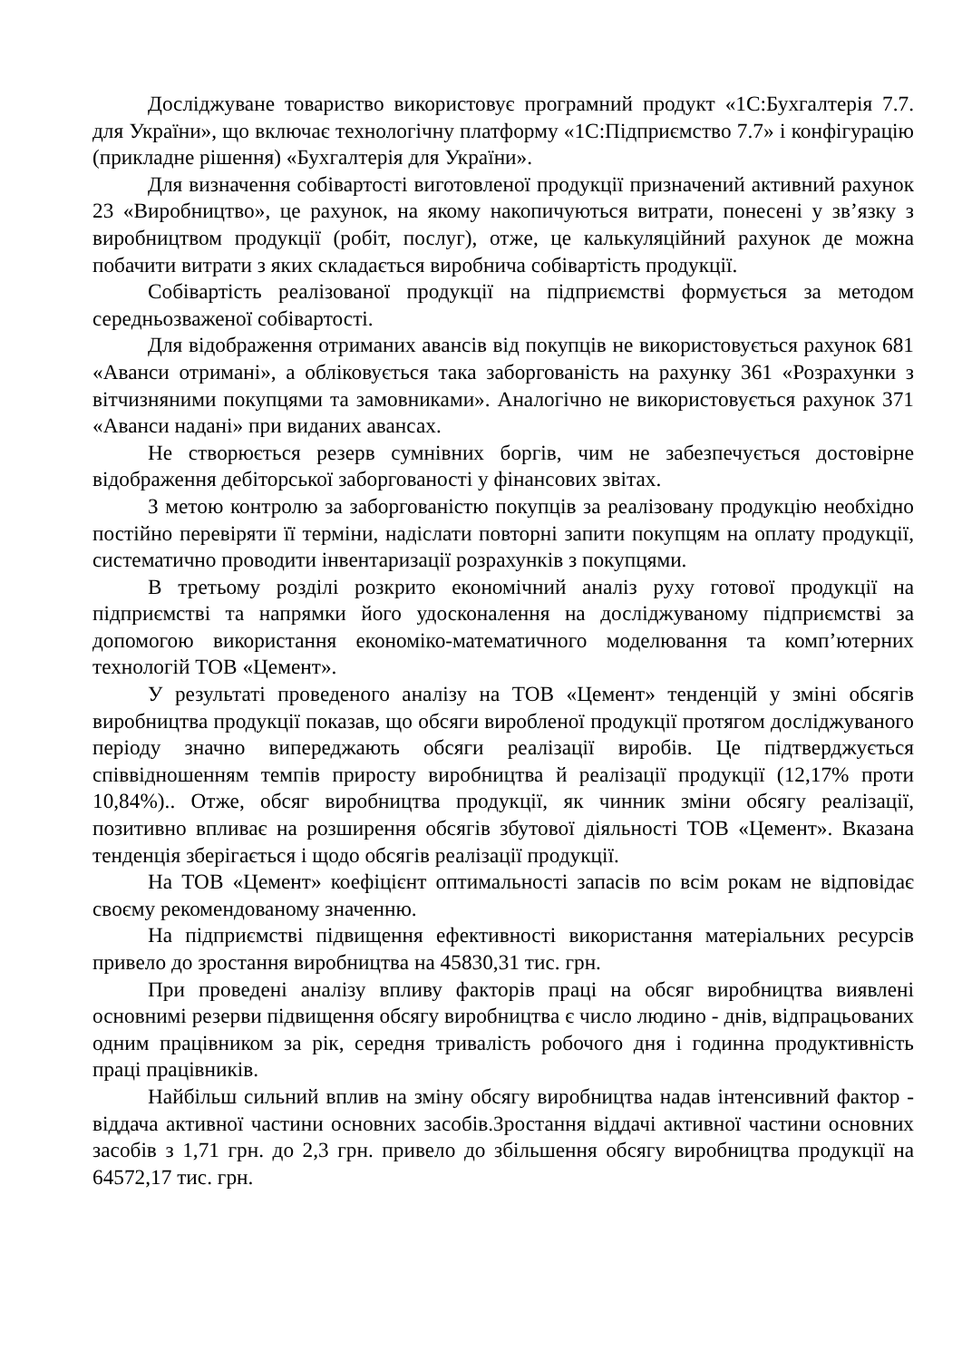Досліджуване товариство використовує програмний продукт «1С:Бухгалтерія 7.7. для України», що включає технологічну платформу «1С:Підприємство 7.7» і конфігурацію (прикладне рішення) «Бухгалтерія для України».
Для визначення собівартості виготовленої продукції призначений активний рахунок 23 «Виробництво», це рахунок, на якому накопичуються витрати, понесені у зв’язку з виробництвом продукції (робіт, послуг), отже, це калькуляційний рахунок де можна побачити витрати з яких складається виробнича собівартість продукції.
Собівартість реалізованої продукції на підприємстві формується за методом середньозваженої собівартості.
Для відображення отриманих авансів від покупців не використовується рахунок 681 «Аванси отримані», а обліковується така заборгованість на рахунку 361 «Розрахунки з вітчизняними покупцями та замовниками». Аналогічно не використовується рахунок 371 «Аванси надані» при виданих авансах.
Не створюється резерв сумнівних боргів, чим не забезпечується достовірне відображення дебіторської заборгованості у фінансових звітах.
З метою контролю за заборгованістю покупців за реалізовану продукцію необхідно постійно перевіряти її терміни, надіслати повторні запити покупцям на оплату продукції, систематично проводити інвентаризації розрахунків з покупцями.
В третьому розділі розкрито економічний аналіз руху готової продукції на підприємстві та напрямки його удосконалення на досліджуваному підприємстві за допомогою використання економіко-математичного моделювання та комп’ютерних технологій ТОВ «Цемент».
У результаті проведеного аналізу на ТОВ «Цемент» тенденцій у зміні обсягів виробництва продукції показав, що обсяги виробленої продукції протягом досліджуваного періоду значно випереджають обсяги реалізації виробів. Це підтверджується співвідношенням темпів приросту виробництва й реалізації продукції (12,17% проти 10,84%).. Отже, обсяг виробництва продукції, як чинник зміни обсягу реалізації, позитивно впливає на розширення обсягів збутової діяльності ТОВ «Цемент». Вказана тенденція зберігається і щодо обсягів реалізації продукції.
На ТОВ «Цемент» коефіцієнт оптимальності запасів по всім рокам не відповідає своєму рекомендованому значенню.
На підприємстві підвищення ефективності використання матеріальних ресурсів привело до зростання виробництва на 45830,31 тис. грн.
При проведені аналізу впливу факторів праці на обсяг виробництва виявлені основнимі резерви підвищення обсягу виробництва є число людино - днів, відпрацьованих одним працівником за рік, середня тривалість робочого дня і годинна продуктивність праці працівників.
Найбільш сильний вплив на зміну обсягу виробництва надав інтенсивний фактор - віддача активної частини основних засобів.Зростання віддачі активної частини основних засобів з 1,71 грн. до 2,3 грн. привело до збільшення обсягу виробництва продукції на 64572,17 тис. грн.